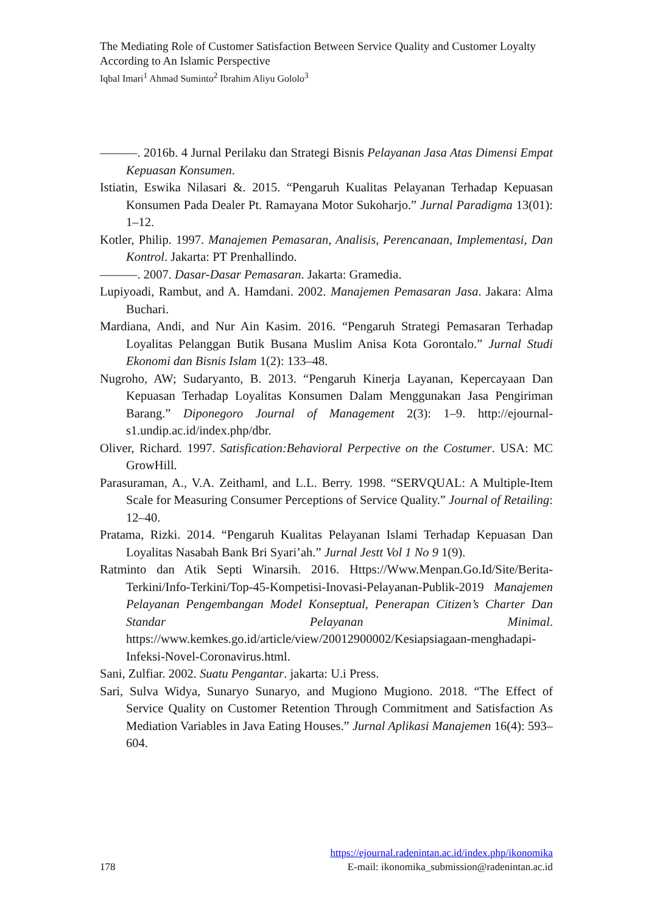The Mediating Role of Customer Satisfaction Between Service Quality and Customer Loyalty According to An Islamic Perspective
Iqbal Imari<sup>1</sup> Ahmad Suminto<sup>2</sup> Ibrahim Aliyu Gololo<sup>3</sup>
———. 2016b. 4 Jurnal Perilaku dan Strategi Bisnis Pelayanan Jasa Atas Dimensi Empat Kepuasan Konsumen.
Istiatin, Eswika Nilasari &. 2015. “Pengaruh Kualitas Pelayanan Terhadap Kepuasan Konsumen Pada Dealer Pt. Ramayana Motor Sukoharjo.” Jurnal Paradigma 13(01): 1–12.
Kotler, Philip. 1997. Manajemen Pemasaran, Analisis, Perencanaan, Implementasi, Dan Kontrol. Jakarta: PT Prenhallindo.
———. 2007. Dasar-Dasar Pemasaran. Jakarta: Gramedia.
Lupiyoadi, Rambut, and A. Hamdani. 2002. Manajemen Pemasaran Jasa. Jakara: Alma Buchari.
Mardiana, Andi, and Nur Ain Kasim. 2016. “Pengaruh Strategi Pemasaran Terhadap Loyalitas Pelanggan Butik Busana Muslim Anisa Kota Gorontalo.” Jurnal Studi Ekonomi dan Bisnis Islam 1(2): 133–48.
Nugroho, AW; Sudaryanto, B. 2013. “Pengaruh Kinerja Layanan, Kepercayaan Dan Kepuasan Terhadap Loyalitas Konsumen Dalam Menggunakan Jasa Pengiriman Barang.” Diponegoro Journal of Management 2(3): 1–9. http://ejournal-s1.undip.ac.id/index.php/dbr.
Oliver, Richard. 1997. Satisfication:Behavioral Perpective on the Costumer. USA: MC GrowHill.
Parasuraman, A., V.A. Zeithaml, and L.L. Berry. 1998. “SERVQUAL: A Multiple-Item Scale for Measuring Consumer Perceptions of Service Quality.” Journal of Retailing: 12–40.
Pratama, Rizki. 2014. “Pengaruh Kualitas Pelayanan Islami Terhadap Kepuasan Dan Loyalitas Nasabah Bank Bri Syari’ah.” Jurnal Jestt Vol 1 No 9 1(9).
Ratminto dan Atik Septi Winarsih. 2016. Https://Www.Menpan.Go.Id/Site/Berita-Terkini/Info-Terkini/Top-45-Kompetisi-Inovasi-Pelayanan-Publik-2019 Manajemen Pelayanan Pengembangan Model Konseptual, Penerapan Citizen’s Charter Dan Standar Pelayanan Minimal. https://www.kemkes.go.id/article/view/20012900002/Kesiapsiagaan-menghadapi-Infeksi-Novel-Coronavirus.html.
Sani, Zulfiar. 2002. Suatu Pengantar. jakarta: U.i Press.
Sari, Sulva Widya, Sunaryo Sunaryo, and Mugiono Mugiono. 2018. “The Effect of Service Quality on Customer Retention Through Commitment and Satisfaction As Mediation Variables in Java Eating Houses.” Jurnal Aplikasi Manajemen 16(4): 593–604.
https://ejournal.radenintan.ac.id/index.php/ikonomika
178 E-mail: ikonomika_submission@radenintan.ac.id